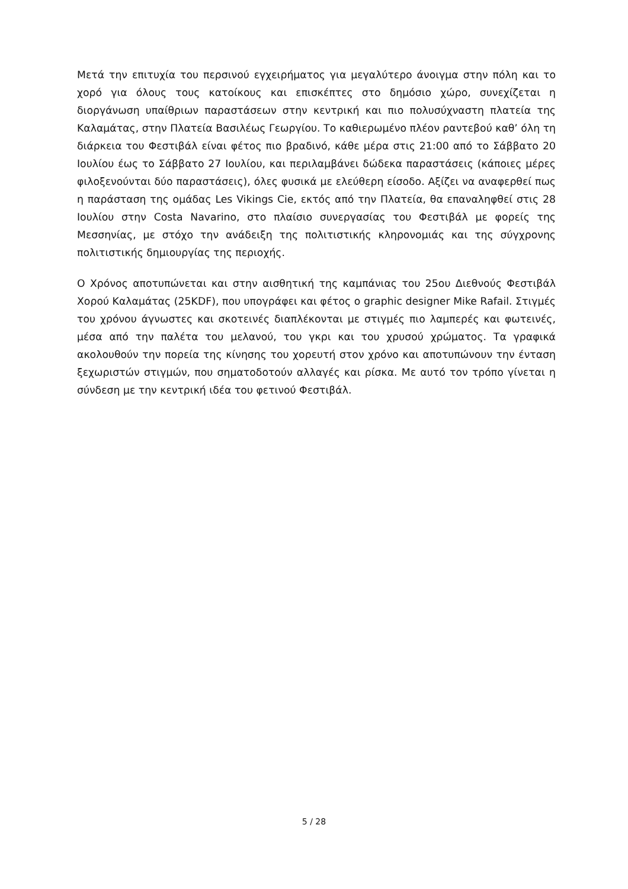Μετά την επιτυχία του περσινού εγχειρήματος για μεγαλύτερο άνοιγμα στην πόλη και το χορό για όλους τους κατοίκους και επισκέπτες στο δημόσιο χώρο, συνεχίζεται η διοργάνωση υπαίθριων παραστάσεων στην κεντρική και πιο πολυσύχναστη πλατεία της Καλαμάτας, στην Πλατεία Βασιλέως Γεωργίου. Το καθιερωμένο πλέον ραντεβού καθ’ όλη τη διάρκεια του Φεστιβάλ είναι φέτος πιο βραδινό, κάθε μέρα στις 21:00 από το Σάββατο 20 Ιουλίου έως το Σάββατο 27 Ιουλίου, και περιλαμβάνει δώδεκα παραστάσεις (κάποιες μέρες φιλοξενούνται δύο παραστάσεις), όλες φυσικά με ελεύθερη είσοδο. Αξίζει να αναφερθεί πως η παράσταση της ομάδας Les Vikings Cie, εκτός από την Πλατεία, θα επαναληφθεί στις 28 Ιουλίου στην Costa Navarino, στο πλαίσιο συνεργασίας του Φεστιβάλ με φορείς της Μεσσηνίας, με στόχο την ανάδειξη της πολιτιστικής κληρονομιάς και της σύγχρονης πολιτιστικής δημιουργίας της περιοχής.
Ο Χρόνος αποτυπώνεται και στην αισθητική της καμπάνιας του 25ου Διεθνούς Φεστιβάλ Χορού Καλαμάτας (25KDF), που υπογράφει και φέτος ο graphic designer Mike Rafail. Στιγμές του χρόνου άγνωστες και σκοτεινές διαπλέκονται με στιγμές πιο λαμπερές και φωτεινές, μέσα από την παλέτα του μελανού, του γκρι και του χρυσού χρώματος. Τα γραφικά ακολουθούν την πορεία της κίνησης του χορευτή στον χρόνο και αποτυπώνουν την ένταση ξεχωριστών στιγμών, που σηματοδοτούν αλλαγές και ρίσκα. Με αυτό τον τρόπο γίνεται η σύνδεση με την κεντρική ιδέα του φετινού Φεστιβάλ.
5 / 28